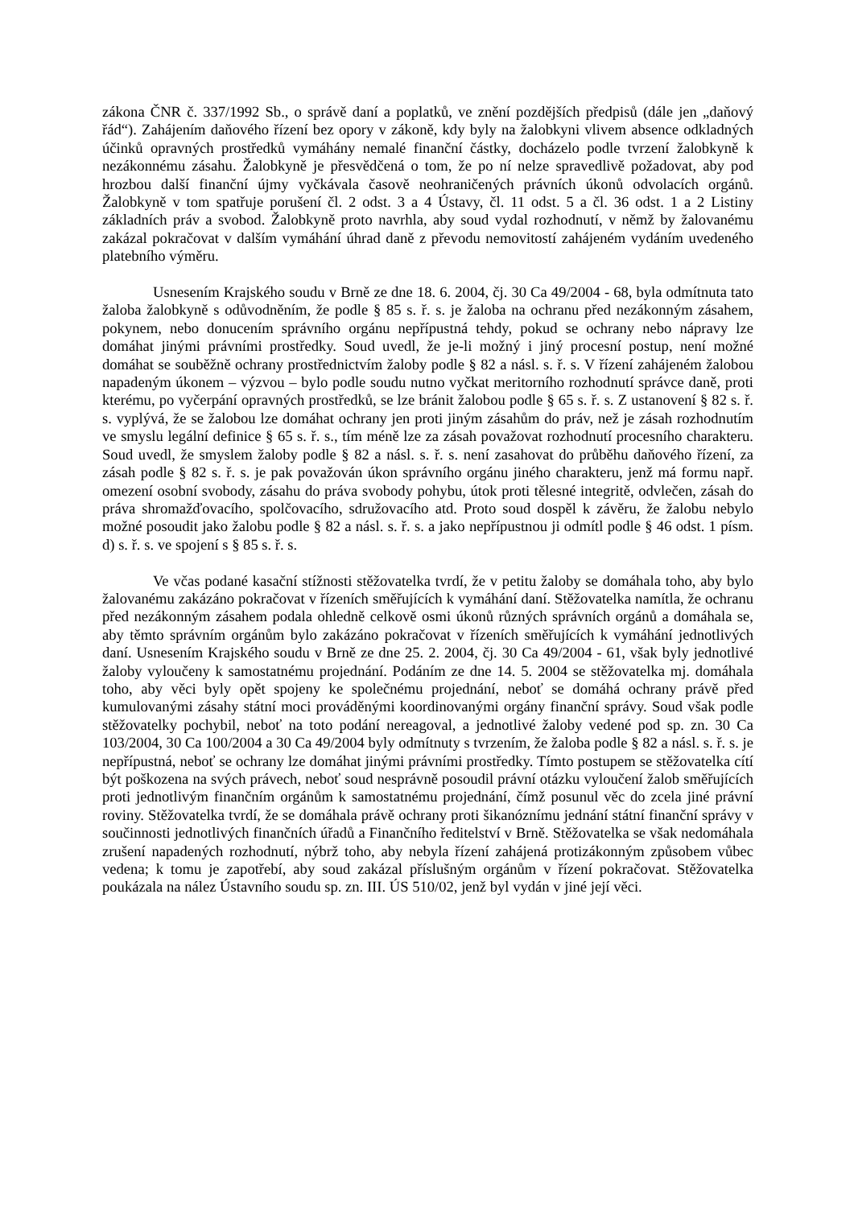zákona ČNR č. 337/1992 Sb., o správě daní a poplatků, ve znění pozdějších předpisů (dále jen „daňový řád“). Zahájením daňového řízení bez opory v zákoně, kdy byly na žalobkyni vlivem absence odkladných účinků opravných prostředků vymáhány nemalé finanční částky, docházelo podle tvrzení žalobkyně k nezákonnému zásahu. Žalobkyně je přesvědčená o tom, že po ní nelze spravedlivě požadovat, aby pod hrozbou další finanční újmy vyčkávala časově neohraničených právních úkonů odvolacích orgánů. Žalobkyně v tom spatřuje porušení čl. 2 odst. 3 a 4 Ústavy, čl. 11 odst. 5 a čl. 36 odst. 1 a 2 Listiny základních práv a svobod. Žalobkyně proto navrhla, aby soud vydal rozhodnutí, v němž by žalovanému zakázal pokračovat v dalším vymáhání úhrad daně z převodu nemovitostí zahájeném vydáním uvedeného platebního výměru.
Usnesením Krajského soudu v Brně ze dne 18. 6. 2004, čj. 30 Ca 49/2004 - 68, byla odmítnuta tato žaloba žalobkyně s odůvodněním, že podle § 85 s. ř. s. je žaloba na ochranu před nezákonným zásahem, pokynem, nebo donucením správního orgánu nepřípustná tehdy, pokud se ochrany nebo nápravy lze domáhat jinými právními prostředky. Soud uvedl, že je-li možný i jiný procesní postup, není možné domáhat se souběžně ochrany prostřednictvím žaloby podle § 82 a násl. s. ř. s. V řízení zahájeném žalobou napadeným úkonem – výzvou – bylo podle soudu nutno vyčkat meritorního rozhodnutí správce daně, proti kterému, po vyčerpání opravných prostředků, se lze bránit žalobou podle § 65 s. ř. s. Z ustanovení § 82 s. ř. s. vyplývá, že se žalobou lze domáhat ochrany jen proti jiným zásahům do práv, než je zásah rozhodnutím ve smyslu legální definice § 65 s. ř. s., tím méně lze za zásah považovat rozhodnutí procesního charakteru. Soud uvedl, že smyslem žaloby podle § 82 a násl. s. ř. s. není zasahovat do průběhu daňového řízení, za zásah podle § 82 s. ř. s. je pak považován úkon správního orgánu jiného charakteru, jenž má formu např. omezení osobní svobody, zásahu do práva svobody pohybu, útok proti tělesné integritě, odvlečen, zásah do práva shromažďovacího, spolčovacího, sdružovacího atd. Proto soud dospěl k závěru, že žalobu nebylo možné posoudit jako žalobu podle § 82 a násl. s. ř. s. a jako nepřípustnou ji odmítl podle § 46 odst. 1 písm. d) s. ř. s. ve spojení s § 85 s. ř. s.
Ve včas podané kasační stížnosti stěžovatelka tvrdí, že v petitu žaloby se domáhala toho, aby bylo žalovanému zakázáno pokračovat v řízeních směřujících k vymáhání daní. Stěžovatelka namítla, že ochranu před nezákonným zásahem podala ohledně celkově osmi úkonů různých správních orgánů a domáhala se, aby těmto správním orgánům bylo zakázáno pokračovat v řízeních směřujících k vymáhání jednotlivých daní. Usnesením Krajského soudu v Brně ze dne 25. 2. 2004, čj. 30 Ca 49/2004 - 61, však byly jednotlivé žaloby vyloučeny k samostatnému projednání. Podáním ze dne 14. 5. 2004 se stěžovatelka mj. domáhala toho, aby věci byly opět spojeny ke společnému projednání, neboť se domáhá ochrany právě před kumulovanými zásahy státní moci prováděnými koordinovanými orgány finanční správy. Soud však podle stěžovatelky pochybil, neboť na toto podání nereagoval, a jednotlivé žaloby vedené pod sp. zn. 30 Ca 103/2004, 30 Ca 100/2004 a 30 Ca 49/2004 byly odmítnuty s tvrzením, že žaloba podle § 82 a násl. s. ř. s. je nepřípustná, neboť se ochrany lze domáhat jinými právními prostředky. Tímto postupem se stěžovatelka cítí být poškozena na svých právech, neboť soud nesprávně posoudil právní otázku vyloučení žalob směřujících proti jednotlivým finančním orgánům k samostatnému projednání, čímž posunul věc do zcela jiné právní roviny. Stěžovatelka tvrdí, že se domáhala právě ochrany proti šikanóznímu jednání státní finanční správy v součinnosti jednotlivých finančních úřadů a Finančního ředitelství v Brně. Stěžovatelka se však nedomáhala zrušení napadených rozhodnutí, nýbrž toho, aby nebyla řízení zahájená protizákonným způsobem vůbec vedena; k tomu je zapotřebí, aby soud zakázal příslušným orgánům v řízení pokračovat. Stěžovatelka poukázala na nález Ústavního soudu sp. zn. III. ÚS 510/02, jenž byl vydán v jiné její věci.